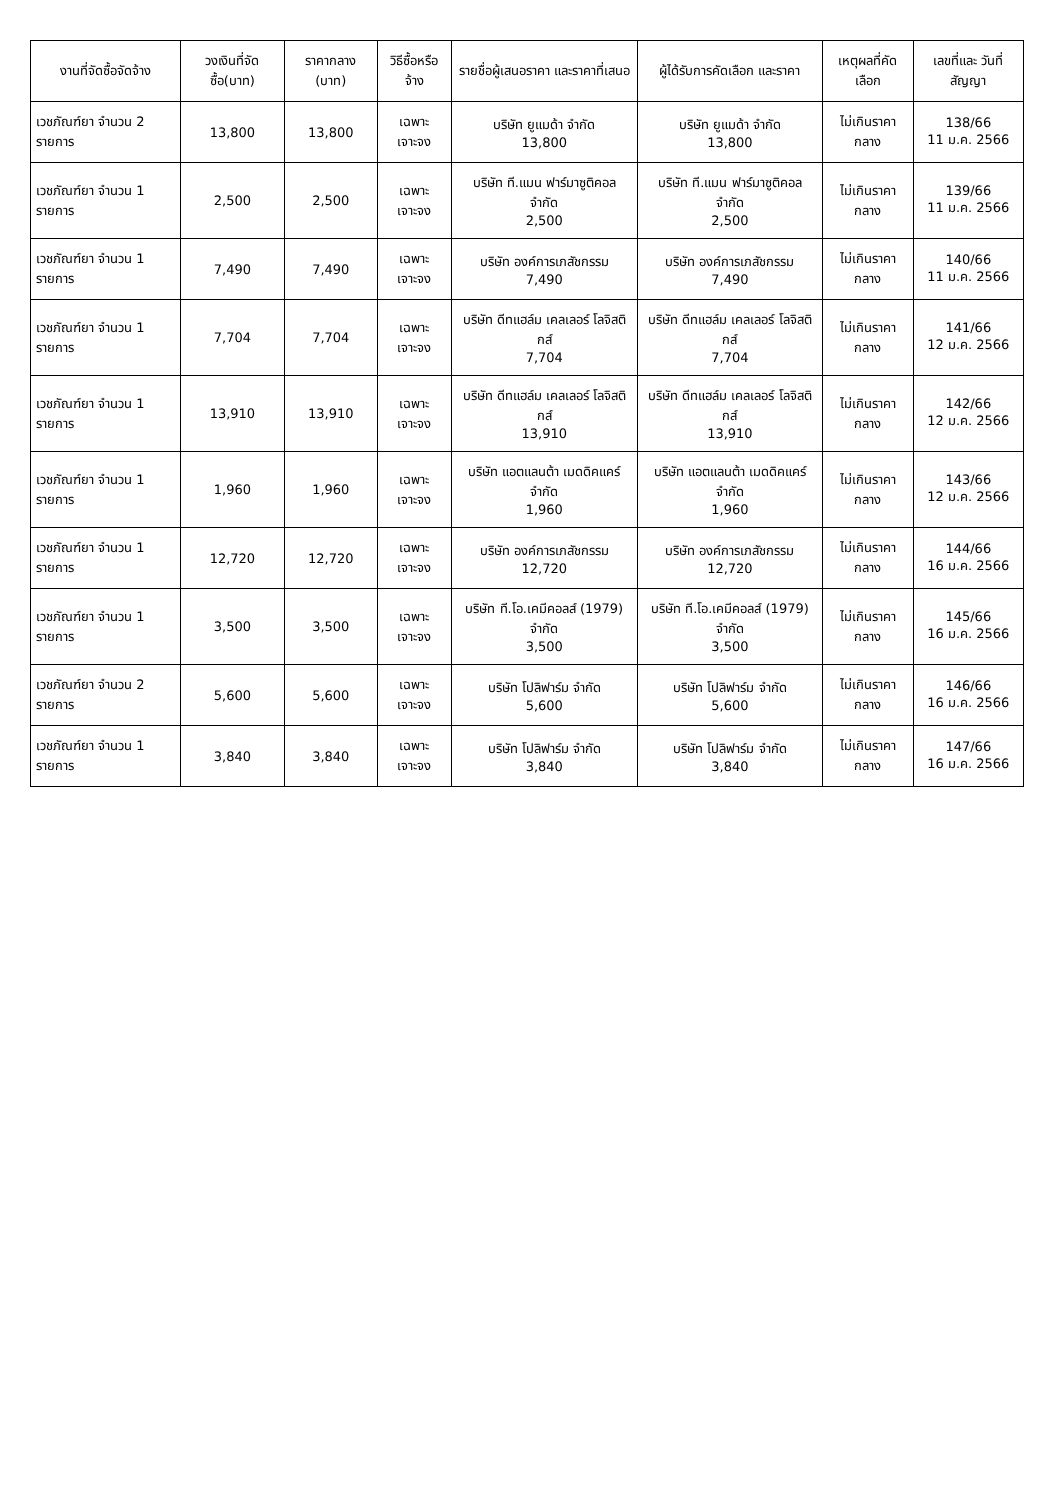| งานที่จัดซื้อจัดจ้าง | วงเงินที่จัดซื้อ(บาท) | ราคากลาง (บาท) | วิธีซื้อหรือจ้าง | รายชื่อผู้เสนอราคา และราคาที่เสนอ | ผู้ได้รับการคัดเลือก และราคา | เหตุผลที่คัดเลือก | เลขที่และ วันที่สัญญา |
| --- | --- | --- | --- | --- | --- | --- | --- |
| เวชภัณฑ์ยา จำนวน 2 รายการ | 13,800 | 13,800 | เฉพาะเจาะจง | บริษัท ยูแมด้า จำกัด 13,800 | บริษัท ยูแมด้า จำกัด 13,800 | ไม่เกินราคากลาง | 138/66 11 ม.ค. 2566 |
| เวชภัณฑ์ยา จำนวน 1 รายการ | 2,500 | 2,500 | เฉพาะเจาะจง | บริษัท ที.แมน ฟาร์มาซูติคอล จำกัด 2,500 | บริษัท ที.แมน ฟาร์มาซูติคอล จำกัด 2,500 | ไม่เกินราคากลาง | 139/66 11 ม.ค. 2566 |
| เวชภัณฑ์ยา จำนวน 1 รายการ | 7,490 | 7,490 | เฉพาะเจาะจง | บริษัท องค์การเภสัชกรรม 7,490 | บริษัท องค์การเภสัชกรรม 7,490 | ไม่เกินราคากลาง | 140/66 11 ม.ค. 2566 |
| เวชภัณฑ์ยา จำนวน 1 รายการ | 7,704 | 7,704 | เฉพาะเจาะจง | บริษัท ดีทแฮล์ม เคลเลอร์ โลจิสติกส์ 7,704 | บริษัท ดีทแฮล์ม เคลเลอร์ โลจิสติกส์ 7,704 | ไม่เกินราคากลาง | 141/66 12 ม.ค. 2566 |
| เวชภัณฑ์ยา จำนวน 1 รายการ | 13,910 | 13,910 | เฉพาะเจาะจง | บริษัท ดีทแฮล์ม เคลเลอร์ โลจิสติกส์ 13,910 | บริษัท ดีทแฮล์ม เคลเลอร์ โลจิสติกส์ 13,910 | ไม่เกินราคากลาง | 142/66 12 ม.ค. 2566 |
| เวชภัณฑ์ยา จำนวน 1 รายการ | 1,960 | 1,960 | เฉพาะเจาะจง | บริษัท แอตแลนต้า เมดดิคแคร์ จำกัด 1,960 | บริษัท แอตแลนต้า เมดดิคแคร์ จำกัด 1,960 | ไม่เกินราคากลาง | 143/66 12 ม.ค. 2566 |
| เวชภัณฑ์ยา จำนวน 1 รายการ | 12,720 | 12,720 | เฉพาะเจาะจง | บริษัท องค์การเภสัชกรรม 12,720 | บริษัท องค์การเภสัชกรรม 12,720 | ไม่เกินราคากลาง | 144/66 16 ม.ค. 2566 |
| เวชภัณฑ์ยา จำนวน 1 รายการ | 3,500 | 3,500 | เฉพาะเจาะจง | บริษัท ที.โอ.เคมีคอลส์ (1979) จำกัด 3,500 | บริษัท ที.โอ.เคมีคอลส์ (1979) จำกัด 3,500 | ไม่เกินราคากลาง | 145/66 16 ม.ค. 2566 |
| เวชภัณฑ์ยา จำนวน 2 รายการ | 5,600 | 5,600 | เฉพาะเจาะจง | บริษัท โปลิฟาร์ม จำกัด 5,600 | บริษัท โปลิฟาร์ม จำกัด 5,600 | ไม่เกินราคากลาง | 146/66 16 ม.ค. 2566 |
| เวชภัณฑ์ยา จำนวน 1 รายการ | 3,840 | 3,840 | เฉพาะเจาะจง | บริษัท โปลิฟาร์ม จำกัด 3,840 | บริษัท โปลิฟาร์ม จำกัด 3,840 | ไม่เกินราคากลาง | 147/66 16 ม.ค. 2566 |